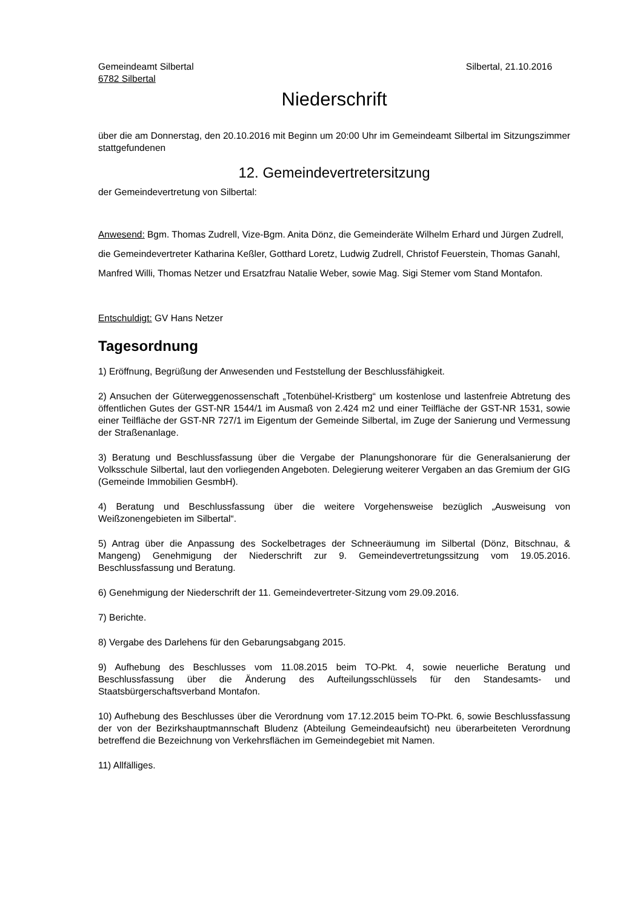Gemeindeamt Silbertal
6782 Silbertal
Silbertal, 21.10.2016
Niederschrift
über die am Donnerstag, den 20.10.2016 mit Beginn um 20:00 Uhr im Gemeindeamt Silbertal im Sitzungszimmer stattgefundenen
12. Gemeindevertretersitzung
der Gemeindevertretung von Silbertal:
Anwesend: Bgm. Thomas Zudrell, Vize-Bgm. Anita Dönz, die Gemeinderäte Wilhelm Erhard und Jürgen Zudrell, die Gemeindevertreter Katharina Keßler, Gotthard Loretz, Ludwig Zudrell, Christof Feuerstein, Thomas Ganahl, Manfred Willi, Thomas Netzer und Ersatzfrau Natalie Weber, sowie Mag. Sigi Stemer vom Stand Montafon.
Entschuldigt: GV Hans Netzer
Tagesordnung
1) Eröffnung, Begrüßung der Anwesenden und Feststellung der Beschlussfähigkeit.
2) Ansuchen der Güterweggenossenschaft „Totenbühel-Kristberg“ um kostenlose und lastenfreie Abtretung des öffentlichen Gutes der GST-NR 1544/1 im Ausmaß von 2.424 m2 und einer Teilfläche der GST-NR 1531, sowie einer Teilfläche der GST-NR 727/1 im Eigentum der Gemeinde Silbertal, im Zuge der Sanierung und Vermessung der Straßenanlage.
3) Beratung und Beschlussfassung über die Vergabe der Planungshonorare für die Generalsanierung der Volksschule Silbertal, laut den vorliegenden Angeboten. Delegierung weiterer Vergaben an das Gremium der GIG (Gemeinde Immobilien GesmbH).
4) Beratung und Beschlussfassung über die weitere Vorgehensweise bezüglich „Ausweisung von Weißzonengebieten im Silbertal“.
5) Antrag über die Anpassung des Sockelbetrages der Schneeräumung im Silbertal (Dönz, Bitschnau, & Mangeng) Genehmigung der Niederschrift zur 9. Gemeindevertretungssitzung vom 19.05.2016. Beschlussfassung und Beratung.
6) Genehmigung der Niederschrift der 11. Gemeindevertreter-Sitzung vom 29.09.2016.
7) Berichte.
8) Vergabe des Darlehens für den Gebarungsabgang 2015.
9) Aufhebung des Beschlusses vom 11.08.2015 beim TO-Pkt. 4, sowie neuerliche Beratung und Beschlussfassung über die Änderung des Aufteilungsschlüssels für den Standesamts- und Staatsbürgerschaftsverband Montafon.
10) Aufhebung des Beschlusses über die Verordnung vom 17.12.2015 beim TO-Pkt. 6, sowie Beschlussfassung der von der Bezirkshauptmannschaft Bludenz (Abteilung Gemeindeaufsicht) neu überarbeiteten Verordnung betreffend die Bezeichnung von Verkehrsflächen im Gemeindegebiet mit Namen.
11) Allfälliges.